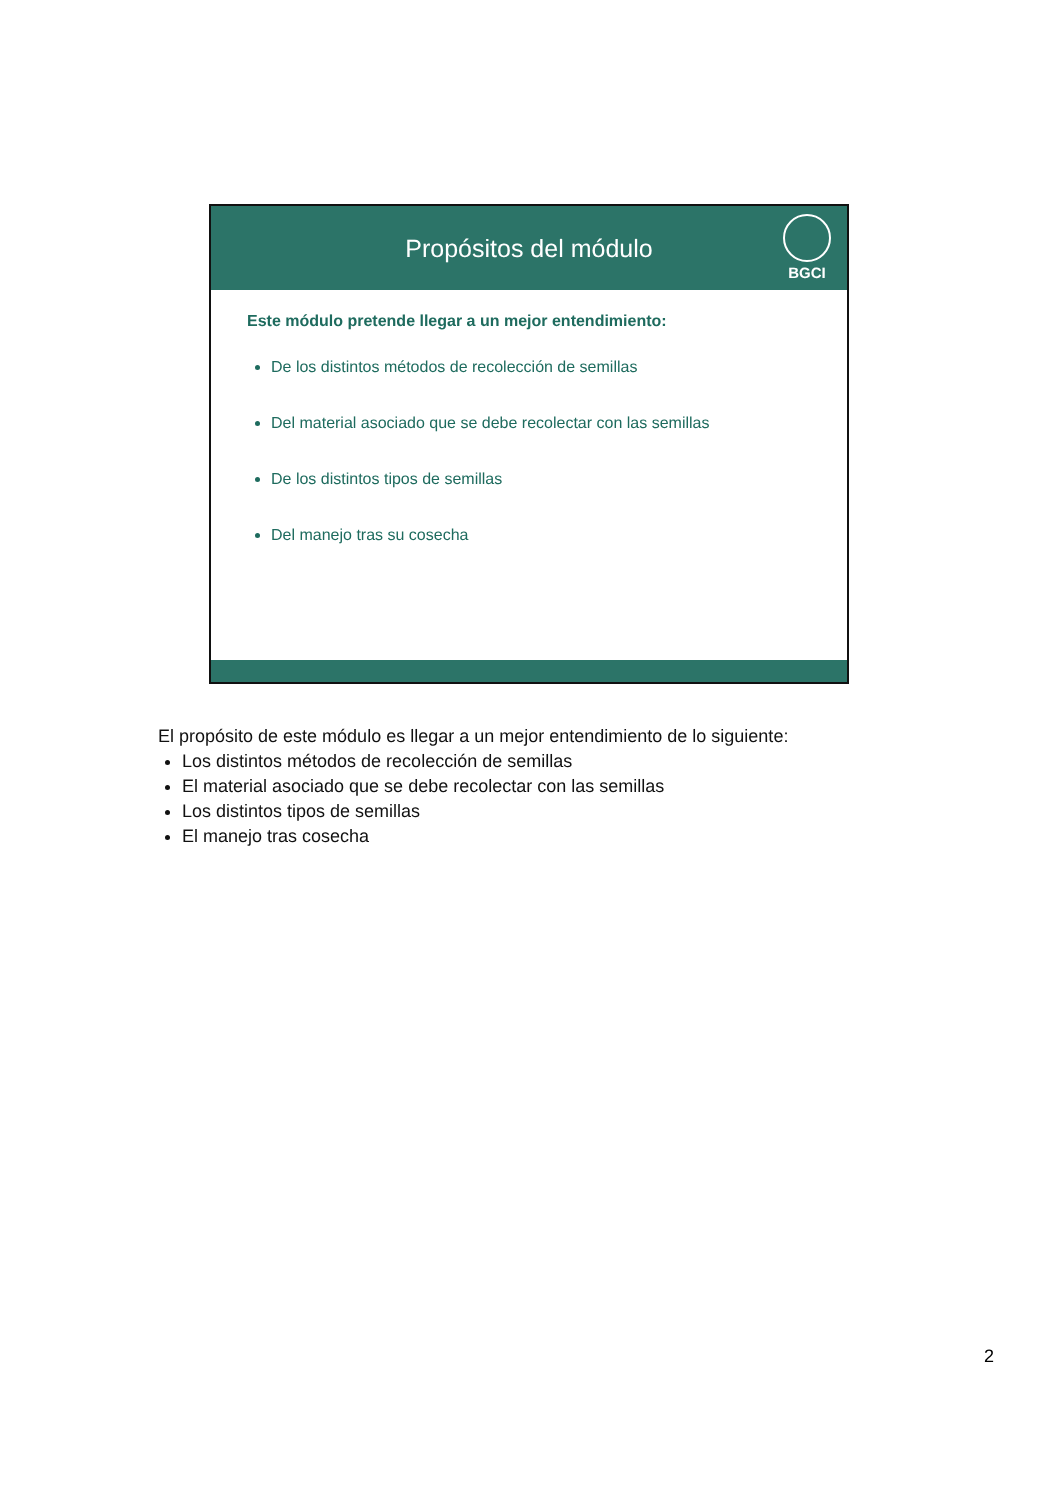Propósitos del módulo
BGCI
Este módulo pretende llegar a un mejor entendimiento:
De los distintos métodos de recolección de semillas
Del material asociado que se debe recolectar con las semillas
De los distintos tipos de semillas
Del manejo tras su cosecha
El propósito de este módulo es llegar a un mejor entendimiento de lo siguiente:
Los distintos métodos de recolección de semillas
El material asociado que se debe recolectar con las semillas
Los distintos tipos de semillas
El manejo tras cosecha
2